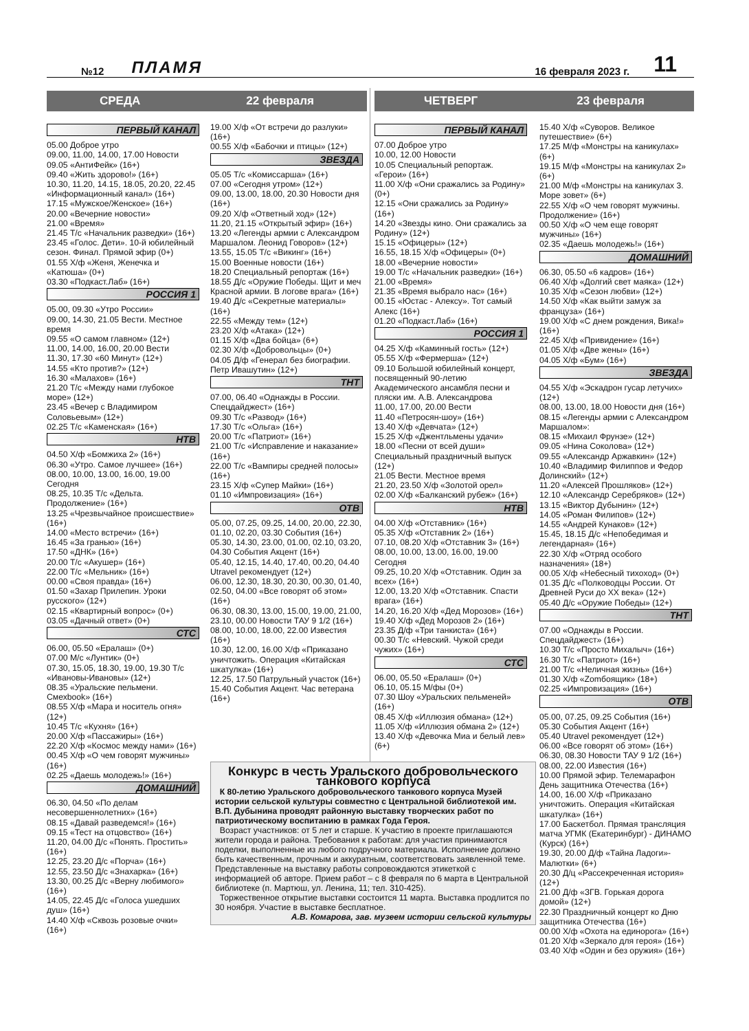№12 ПЛАМЯ 16 февраля 2023 г. 11
СРЕДА 22 февраля ЧЕТВЕРГ 23 февраля
ПЕРВЫЙ КАНАЛ
05.00 Доброе утро
09.00, 11.00, 14.00, 17.00 Новости
09.05 «АнтиФейк» (16+)
09.40 «Жить здорово!» (16+)
10.30, 11.20, 14.15, 18.05, 20.20, 22.45 «Информационный канал» (16+)
17.15 «Мужское/Женское» (16+)
20.00 «Вечерние новости»
21.00 «Время»
21.45 Т/с «Начальник разведки» (16+)
23.45 «Голос. Дети». 10-й юбилейный сезон. Финал. Прямой эфир (0+)
01.55 Х/ф «Женя, Женечка и «Катюша» (0+)
03.30 «Подкаст.Лаб» (16+)
РОССИЯ 1
05.00, 09.30 «Утро России»
09.00, 14.30, 21.05 Вести. Местное время
09.55 «О самом главном» (12+)
11.00, 14.00, 16.00, 20.00 Вести
11.30, 17.30 «60 Минут» (12+)
14.55 «Кто против?» (12+)
16.30 «Малахов» (16+)
21.20 Т/с «Между нами глубокое море» (12+)
23.45 «Вечер с Владимиром Соловьевым» (12+)
02.25 Т/с «Каменская» (16+)
НТВ
04.50 Х/ф «Бомжиха 2» (16+)
06.30 «Утро. Самое лучшее» (16+)
08.00, 10.00, 13.00, 16.00, 19.00 Сегодня
08.25, 10.35 Т/с «Дельта. Продолжение» (16+)
13.25 «Чрезвычайное происшествие» (16+)
14.00 «Место встречи» (16+)
16.45 «За гранью» (16+)
17.50 «ДНК» (16+)
20.00 Т/с «Акушер» (16+)
22.00 Т/с «Мельник» (16+)
00.00 «Своя правда» (16+)
01.50 «Захар Прилепин. Уроки русского» (12+)
02.15 «Квартирный вопрос» (0+)
03.05 «Дачный ответ» (0+)
СТС
06.00, 05.50 «Ералаш» (0+)
07.00 М/с «Лунтик» (0+)
07.30, 15.05, 18.30, 19.00, 19.30 Т/с «Ивановы-Ивановы» (12+)
08.35 «Уральские пельмени. Смехbook» (16+)
08.55 Х/ф «Мара и носитель огня» (12+)
10.45 Т/с «Кухня» (16+)
20.00 Х/ф «Пассажиры» (16+)
22.20 Х/ф «Космос между нами» (16+)
00.45 Х/ф «О чем говорят мужчины» (16+)
02.25 «Даешь молодежь!» (16+)
ДОМАШНИЙ
06.30, 04.50 «По делам несовершеннолетних» (16+)
08.15 «Давай разведемся!» (16+)
09.15 «Тест на отцовство» (16+)
11.20, 04.00 Д/с «Понять. Простить» (16+)
12.25, 23.20 Д/с «Порча» (16+)
12.55, 23.50 Д/с «Знахарка» (16+)
13.30, 00.25 Д/с «Верну любимого» (16+)
14.05, 22.45 Д/с «Голоса ушедших душ» (16+)
14.40 Х/ф «Сквозь розовые очки» (16+)
19.00 Х/ф «От встречи до разлуки» (16+)
00.55 Х/ф «Бабочки и птицы» (12+)
ЗВЕЗДА
05.05 Т/с «Комиссарша» (16+)
07.00 «Сегодня утром» (12+)
09.00, 13.00, 18.00, 20.30 Новости дня (16+)
09.20 Х/ф «Ответный ход» (12+)
11.20, 21.15 «Открытый эфир» (16+)
13.20 «Легенды армии с Александром Маршалом. Леонид Говоров» (12+)
13.55, 15.05 Т/с «Викинг» (16+)
15.00 Военные новости (16+)
18.20 Специальный репортаж (16+)
18.55 Д/с «Оружие Победы. Щит и меч Красной армии. В логове врага» (16+)
19.40 Д/с «Секретные материалы» (16+)
22.55 «Между тем» (12+)
23.20 Х/ф «Атака» (12+)
01.15 Х/ф «Два бойца» (6+)
02.30 Х/ф «Добровольцы» (0+)
04.05 Д/ф «Генерал без биографии. Петр Ивашутин» (12+)
ТНТ
07.00, 06.40 «Однажды в России. Спецдайджест» (16+)
09.30 Т/с «Развод» (16+)
17.30 Т/с «Ольга» (16+)
20.00 Т/с «Патриот» (16+)
21.00 Т/с «Исправление и наказание» (16+)
22.00 Т/с «Вампиры средней полосы» (16+)
23.15 Х/ф «Супер Майки» (16+)
01.10 «Импровизация» (16+)
ОТВ
05.00, 07.25, 09.25, 14.00, 20.00, 22.30, 01.10, 02.20, 03.30 События (16+)
05.30, 14.30, 23.00, 01.00, 02.10, 03.20, 04.30 События Акцент (16+)
05.40, 12.15, 14.40, 17.40, 00.20, 04.40 Utravel рекомендует (12+)
06.00, 12.30, 18.30, 20.30, 00.30, 01.40, 02.50, 04.00 «Все говорят об этом» (16+)
06.30, 08.30, 13.00, 15.00, 19.00, 21.00, 23.10, 00.00 Новости ТАУ 9 1/2 (16+)
08.00, 10.00, 18.00, 22.00 Известия (16+)
10.30, 12.00, 16.00 Х/ф «Приказано уничтожить. Операция «Китайская шкатулка» (16+)
12.25, 17.50 Патрульный участок (16+)
15.40 События Акцент. Час ветерана (16+)
ПЕРВЫЙ КАНАЛ
07.00 Доброе утро
10.00, 12.00 Новости
10.05 Специальный репортаж. «Герои» (16+)
11.00 Х/ф «Они сражались за Родину» (0+)
12.15 «Они сражались за Родину» (16+)
14.20 «Звезды кино. Они сражались за Родину» (12+)
15.15 «Офицеры» (12+)
16.55, 18.15 Х/ф «Офицеры» (0+)
18.00 «Вечерние новости»
19.00 Т/с «Начальник разведки» (16+)
21.00 «Время»
21.35 «Время выбрало нас» (16+)
00.15 «Юстас - Алексу». Тот самый Алекс (16+)
01.20 «Подкаст.Лаб» (16+)
РОССИЯ 1
04.25 Х/ф «Каминный гость» (12+)
05.55 Х/ф «Фермерша» (12+)
09.10 Большой юбилейный концерт, посвященный 90-летию Академического ансамбля песни и пляски им. А.В. Александрова
11.00, 17.00, 20.00 Вести
11.40 «Петросян-шоу» (16+)
13.40 Х/ф «Девчата» (12+)
15.25 Х/ф «Джентльмены удачи»
18.00 «Песни от всей души» Специальный праздничный выпуск (12+)
21.05 Вести. Местное время
21.20, 23.50 Х/ф «Золотой орел»
02.00 Х/ф «Балканский рубеж» (16+)
НТВ
04.00 Х/ф «Отставник» (16+)
05.35 Х/ф «Отставник 2» (16+)
07.10, 08.20 Х/ф «Отставник 3» (16+)
08.00, 10.00, 13.00, 16.00, 19.00 Сегодня
09.25, 10.20 Х/ф «Отставник. Один за всех» (16+)
12.00, 13.20 Х/ф «Отставник. Спасти врага» (16+)
14.20, 16.20 Х/ф «Дед Морозов» (16+)
19.40 Х/ф «Дед Морозов 2» (16+)
23.35 Д/ф «Три танкиста» (16+)
00.30 Т/с «Невский. Чужой среди чужих» (16+)
СТС
06.00, 05.50 «Ералаш» (0+)
06.10, 05.15 М/фы (0+)
07.30 Шоу «Уральских пельменей» (16+)
08.45 Х/ф «Иллюзия обмана» (12+)
11.05 Х/ф «Иллюзия обмана 2» (12+)
13.40 Х/ф «Девочка Миа и белый лев» (6+)
15.40 Х/ф «Суворов. Великое путешествие» (6+)
17.25 М/ф «Монстры на каникулах» (6+)
19.15 М/ф «Монстры на каникулах 2» (6+)
21.00 М/ф «Монстры на каникулах 3. Море зовет» (6+)
22.55 Х/ф «О чем говорят мужчины. Продолжение» (16+)
00.50 Х/ф «О чем еще говорят мужчины» (16+)
02.35 «Даешь молодежь!» (16+)
ДОМАШНИЙ
06.30, 05.50 «6 кадров» (16+)
06.40 Х/ф «Долгий свет маяка» (12+)
10.35 Х/ф «Сезон любви» (12+)
14.50 Х/ф «Как выйти замуж за француза» (16+)
19.00 Х/ф «С днем рождения, Вика!» (16+)
22.45 Х/ф «Привидение» (16+)
01.05 Х/ф «Две жены» (16+)
04.05 Х/ф «Бум» (16+)
ЗВЕЗДА
04.55 Х/ф «Эскадрон гусар летучих» (12+)
08.00, 13.00, 18.00 Новости дня (16+)
08.15 «Легенды армии с Александром Маршалом»:
08.15 «Михаил Фрунзе» (12+)
09.05 «Нина Соколова» (12+)
09.55 «Александр Аржавкин» (12+)
10.40 «Владимир Филиппов и Федор Долинский» (12+)
11.20 «Алексей Прошляков» (12+)
12.10 «Александр Серебряков» (12+)
13.15 «Виктор Дубынин» (12+)
14.05 «Роман Филипов» (12+)
14.55 «Андрей Кунаков» (12+)
15.45, 18.15 Д/с «Непобедимая и легендарная» (16+)
22.30 Х/ф «Отряд особого назначения» (18+)
00.05 Х/ф «Небесный тихоход» (0+)
01.35 Д/с «Полководцы России. От Древней Руси до XX века» (12+)
05.40 Д/с «Оружие Победы» (12+)
ТНТ
07.00 «Однажды в России. Спецдайджест» (16+)
10.30 Т/с «Просто Михалыч» (16+)
16.30 Т/с «Патриот» (16+)
21.00 Т/с «Неличная жизнь» (16+)
01.30 Х/ф «Zomбоящик» (18+)
02.25 «Импровизация» (16+)
ОТВ
05.00, 07.25, 09.25 События (16+)
05.30 События Акцент (16+)
05.40 Utravel рекомендует (12+)
06.00 «Все говорят об этом» (16+)
06.30, 08.30 Новости ТАУ 9 1/2 (16+)
08.00, 22.00 Известия (16+)
10.00 Прямой эфир. Телемарафон День защитника Отечества (16+)
14.00, 16.00 Х/ф «Приказано уничтожить. Операция «Китайская шкатулка» (16+)
17.00 Баскетбол. Прямая трансляция матча УГМК (Екатеринбург) - ДИНАМО (Курск) (16+)
19.30, 20.00 Д/ф «Тайна Ладоги»-Малютки» (6+)
20.30 Д/ц «Рассекреченная история» (12+)
21.00 Д/ф «ЗГВ. Горькая дорога домой» (12+)
22.30 Праздничный концерт ко Дню защитника Отечества (16+)
00.00 Х/ф «Охота на единорога» (16+)
01.20 Х/ф «Зеркало для героя» (16+)
03.40 Х/ф «Один и без оружия» (16+)
Конкурс в честь Уральского добровольческого танкового корпуса
К 80-летию Уральского добровольческого танкового корпуса Музей истории сельской культуры совместно с Центральной библиотекой им. В.П. Дубынина проводят районную выставку творческих работ по патриотическому воспитанию в рамках Года Героя.
Возраст участников: от 5 лет и старше. К участию в проекте приглашаются жители города и района. Требования к работам: для участия принимаются поделки, выполненные из любого подручного материала. Исполнение должно быть качественным, прочным и аккуратным, соответствовать заявленной теме. Представленные на выставку работы сопровождаются этикеткой с информацией об авторе. Прием работ – с 8 февраля по 6 марта в Центральной библиотеке (п. Мартюш, ул. Ленина, 11; тел. 310-425).
Торжественное открытие выставки состоится 11 марта. Выставка продлится по 30 ноября. Участие в выставке бесплатное.
А.В. Комарова, зав. музеем истории сельской культуры